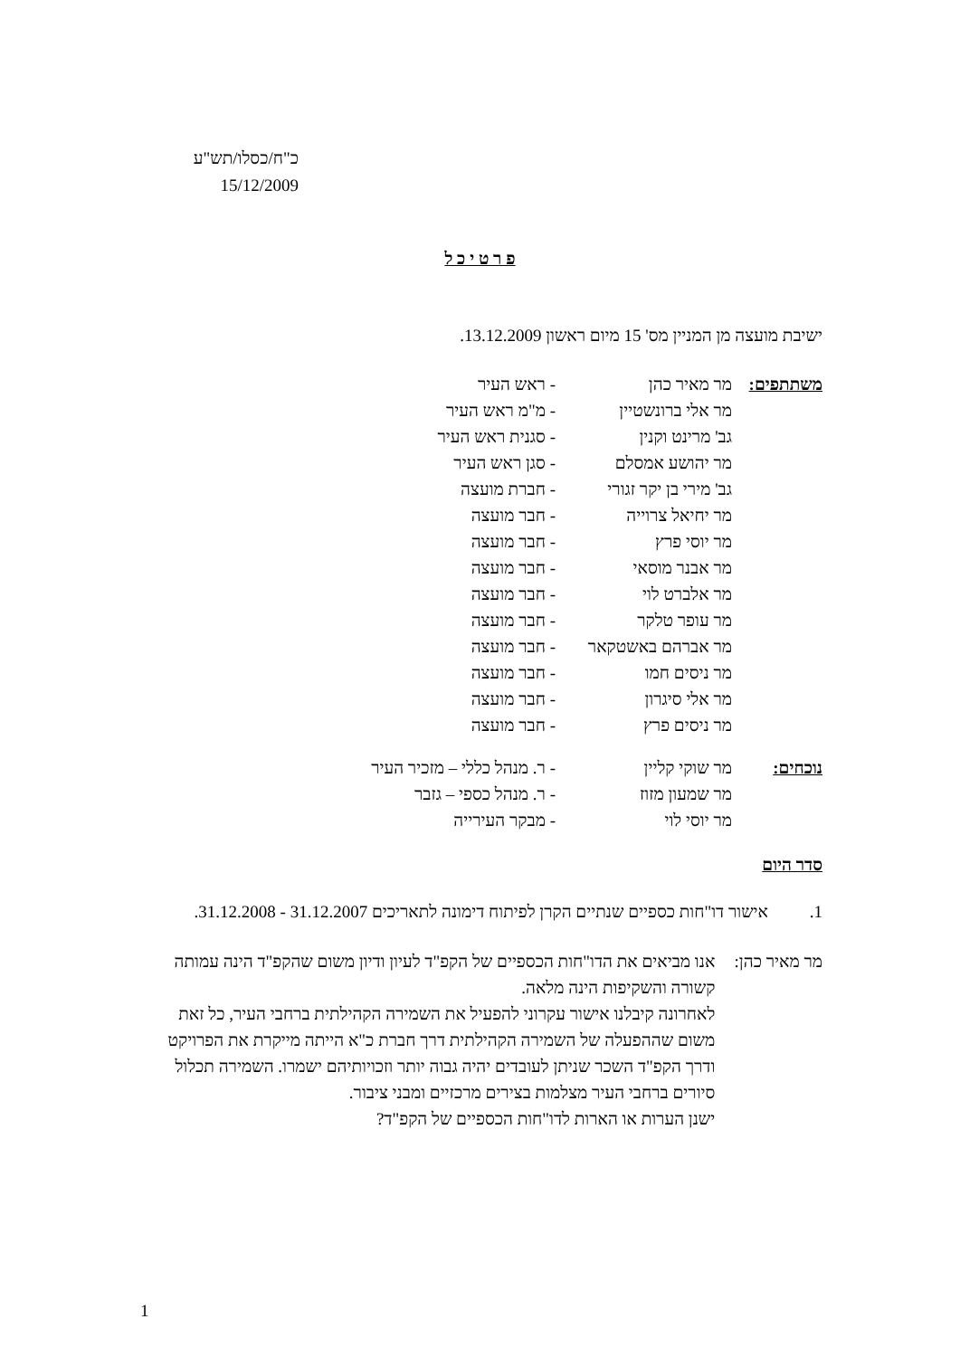כ"ח/כסלו/תש"ע
15/12/2009
פ ר ט י כ ל
ישיבת מועצה מן המניין מס' 15 מיום ראשון 13.12.2009.
| משתתפים: | מר מאיר כהן | - ראש העיר |
| | מר אלי ברונשטיין | - מ"מ ראש העיר |
| | גב' מרינט וקנין | - סגנית ראש העיר |
| | מר יהושע אמסלם | - סגן ראש העיר |
| | גב' מירי בן יקר זגורי | - חברת מועצה |
| | מר יחיאל צרוייה | - חבר מועצה |
| | מר יוסי פרץ | - חבר מועצה |
| | מר אבנר מוסאי | - חבר מועצה |
| | מר אלברט לוי | - חבר מועצה |
| | מר עופר טלקר | - חבר מועצה |
| | מר אברהם באשטקאר | - חבר מועצה |
| | מר ניסים חמו | - חבר מועצה |
| | מר אלי סיגרון | - חבר מועצה |
| | מר ניסים פרץ | - חבר מועצה |
| נוכחים: | מר שוקי קליין | - ר. מנהל כללי – מזכיר העיר |
| | מר שמעון מזוז | - ר. מנהל כספי – גזבר |
| | מר יוסי לוי | - מבקר העירייה |
סדר היום
| 1. | אישור דו"חות כספיים שנתיים הקרן לפיתוח דימונה לתאריכים 31.12.2007 - 31.12.2008. |
| מר מאיר כהן: | אנו מביאים את הדו"חות הכספיים של הקפ"ד לעיון ודיון משום שהקפ"ד הינה עמותה קשורה והשקיפות הינה מלאה. לאחרונה קיבלנו אישור עקרוני להפעיל את השמירה הקהילתית ברחבי העיר, כל זאת משום שההפעלה של השמירה הקהילתית דרך חברת כ"א הייתה מייקרת את הפרויקט ודרך הקפ"ד השכר שניתן לעובדים יהיה גבוה יותר וזכויותיהם ישמרו. השמירה תכלול סיורים ברחבי העיר מצלמות בצירים מרכזיים ומבני ציבור. ישנן הערות או הארות לדו"חות הכספיים של הקפ"ד? |
1